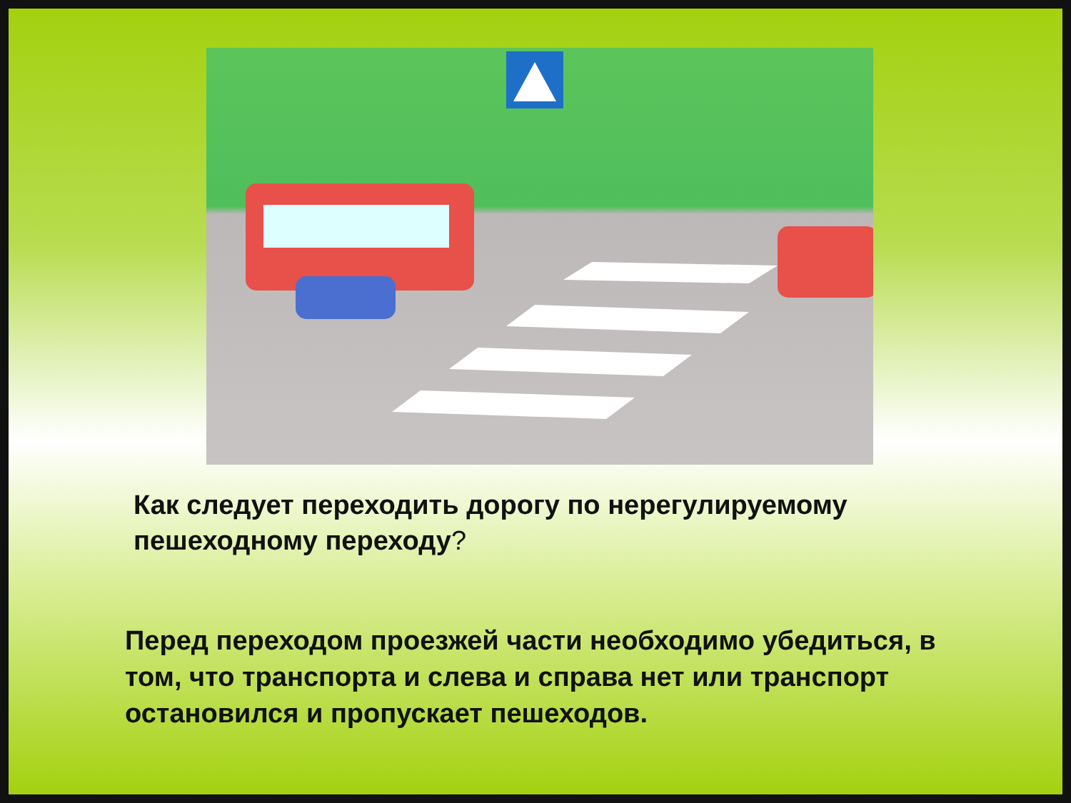Как следует переходить дорогу по нерегулируемому пешеходному переходу?
Перед переходом проезжей части необходимо убедиться, в том, что транспорта и слева и справа нет или транспорт остановился и пропускает пешеходов.